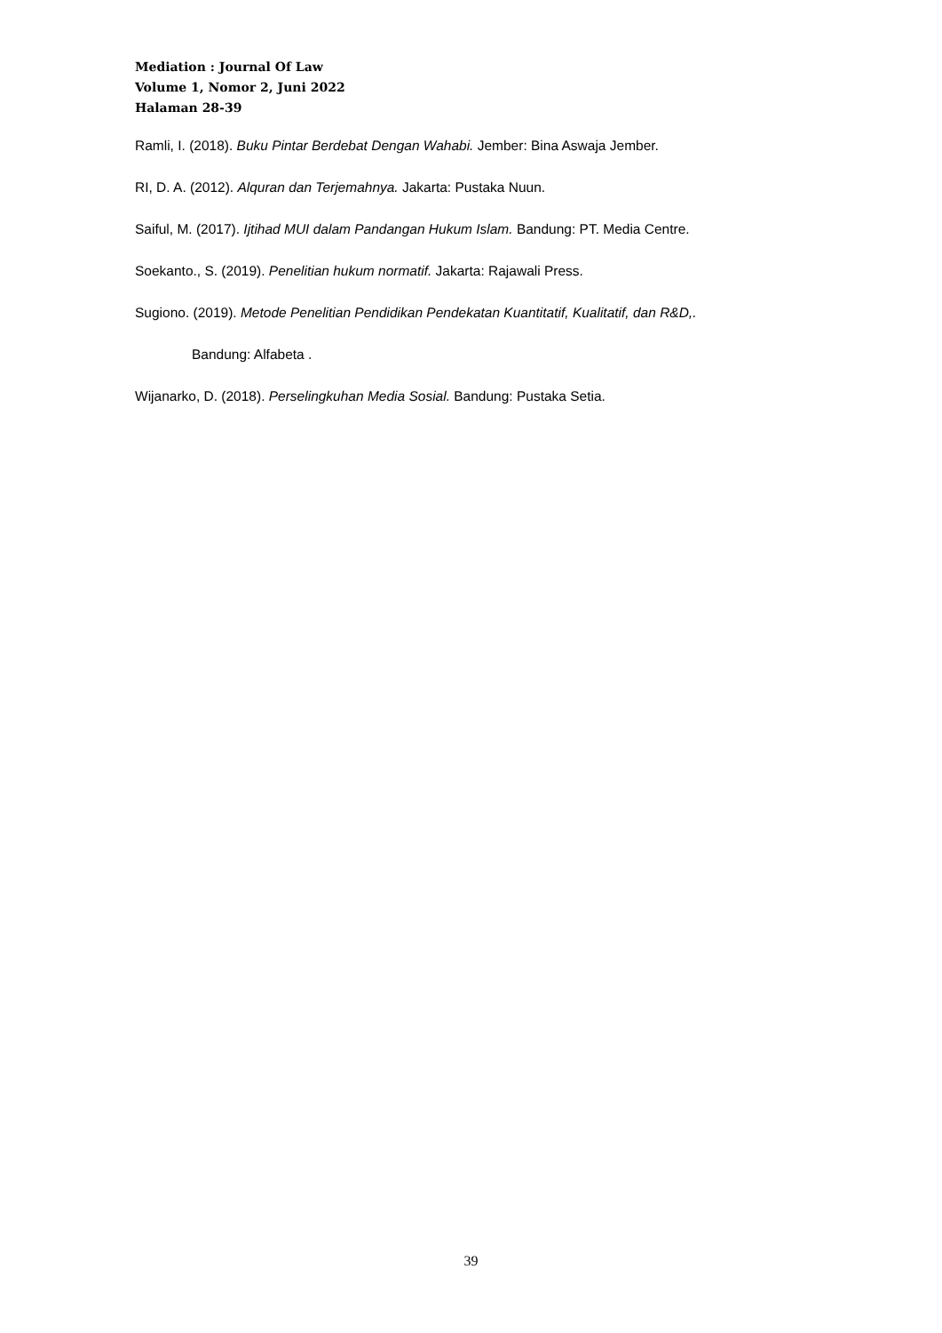Mediation : Journal Of Law
Volume 1, Nomor 2, Juni 2022
Halaman 28-39
Ramli, I. (2018). Buku Pintar Berdebat Dengan Wahabi. Jember: Bina Aswaja Jember.
RI, D. A. (2012). Alquran dan Terjemahnya. Jakarta: Pustaka Nuun.
Saiful, M. (2017). Ijtihad MUI dalam Pandangan Hukum Islam. Bandung: PT. Media Centre.
Soekanto., S. (2019). Penelitian hukum normatif. Jakarta: Rajawali Press.
Sugiono. (2019). Metode Penelitian Pendidikan Pendekatan Kuantitatif, Kualitatif, dan R&D,.
Bandung: Alfabeta .
Wijanarko, D. (2018). Perselingkuhan Media Sosial. Bandung: Pustaka Setia.
39